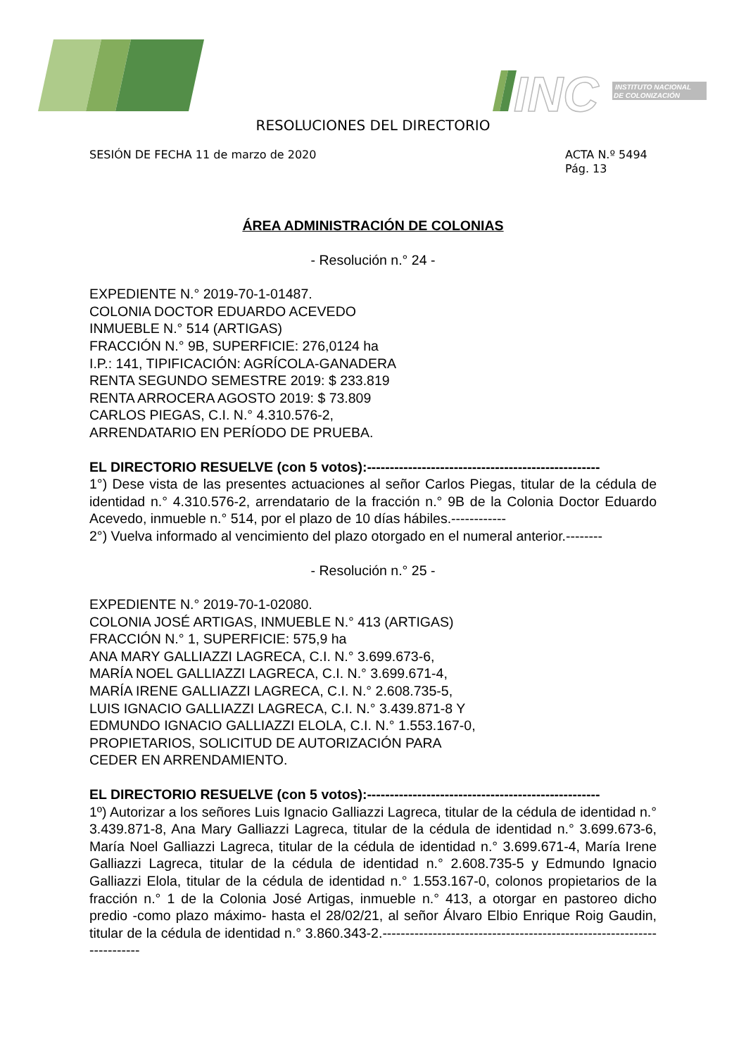INC
INSTITUTO NACIONAL
DE COLONIZACIÓN
RESOLUCIONES DEL DIRECTORIO
SESIÓN DE FECHA 11 de marzo de 2020 ACTA N.º 5494
Pág. 13
ÁREA ADMINISTRACIÓN DE COLONIAS
- Resolución n.° 24 -
EXPEDIENTE N.° 2019-70-1-01487.
COLONIA DOCTOR EDUARDO ACEVEDO
INMUEBLE N.° 514 (ARTIGAS)
FRACCIÓN N.° 9B, SUPERFICIE: 276,0124 ha
I.P.: 141, TIPIFICACIÓN: AGRÍCOLA-GANADERA
RENTA SEGUNDO SEMESTRE 2019: $ 233.819
RENTA ARROCERA AGOSTO 2019: $ 73.809
CARLOS PIEGAS, C.I. N.° 4.310.576-2,
ARRENDATARIO EN PERÍODO DE PRUEBA.
EL DIRECTORIO RESUELVE (con 5 votos):---------------------------------------------------
1°) Dese vista de las presentes actuaciones al señor Carlos Piegas, titular de la cédula de identidad n.° 4.310.576-2, arrendatario de la fracción n.° 9B de la Colonia Doctor Eduardo Acevedo, inmueble n.° 514, por el plazo de 10 días hábiles.------------
2°) Vuelva informado al vencimiento del plazo otorgado en el numeral anterior.--------
- Resolución n.° 25 -
EXPEDIENTE N.° 2019-70-1-02080.
COLONIA JOSÉ ARTIGAS, INMUEBLE N.° 413 (ARTIGAS)
FRACCIÓN N.° 1, SUPERFICIE: 575,9 ha
ANA MARY GALLIAZZI LAGRECA, C.I. N.° 3.699.673-6,
MARÍA NOEL GALLIAZZI LAGRECA, C.I. N.° 3.699.671-4,
MARÍA IRENE GALLIAZZI LAGRECA, C.I. N.° 2.608.735-5,
LUIS IGNACIO GALLIAZZI LAGRECA, C.I. N.° 3.439.871-8 Y
EDMUNDO IGNACIO GALLIAZZI ELOLA, C.I. N.° 1.553.167-0,
PROPIETARIOS, SOLICITUD DE AUTORIZACIÓN PARA
CEDER EN ARRENDAMIENTO.
EL DIRECTORIO RESUELVE (con 5 votos):---------------------------------------------------
1º) Autorizar a los señores Luis Ignacio Galliazzi Lagreca, titular de la cédula de identidad n.° 3.439.871-8, Ana Mary Galliazzi Lagreca, titular de la cédula de identidad n.° 3.699.673-6, María Noel Galliazzi Lagreca, titular de la cédula de identidad n.° 3.699.671-4, María Irene Galliazzi Lagreca, titular de la cédula de identidad n.° 2.608.735-5 y Edmundo Ignacio Galliazzi Elola, titular de la cédula de identidad n.° 1.553.167-0, colonos propietarios de la fracción n.° 1 de la Colonia José Artigas, inmueble n.° 413, a otorgar en pastoreo dicho predio -como plazo máximo- hasta el 28/02/21, al señor Álvaro Elbio Enrique Roig Gaudin, titular de la cédula de identidad n.° 3.860.343-2.-----------------------------------------------------------------------